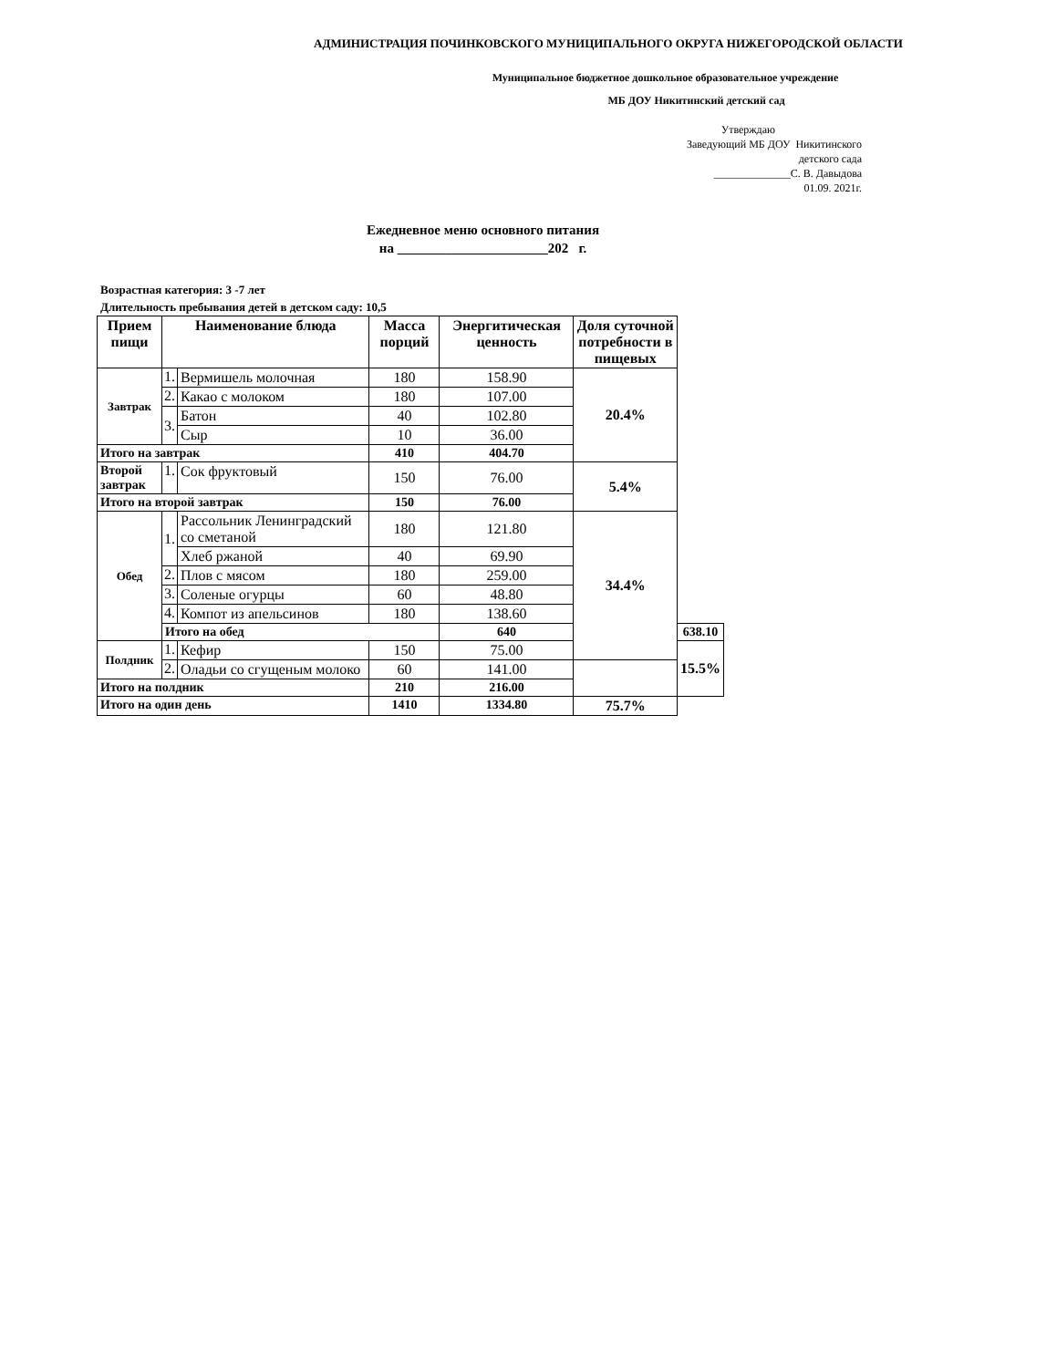АДМИНИСТРАЦИЯ ПОЧИНКОВСКОГО МУНИЦИПАЛЬНОГО ОКРУГА НИЖЕГОРОДСКОЙ ОБЛАСТИ
Муниципальное бюджетное дошкольное образовательное учреждение
МБ ДОУ Никитинский детский сад
Утверждаю
Заведующий МБ ДОУ Никитинского
детского сада
______________С. В. Давыдова
01.09. 2021г.
Ежедневное меню основного питания
на ______________________202 г.
Возрастная категория: 3 -7 лет
Длительность пребывания детей в детском саду: 10,5
| Прием пищи | Наименование блюда | | Масса порций | Энергитическая ценность | Доля суточной потребности в пищевых | |
| --- | --- | --- | --- | --- | --- | --- |
| Завтрак | 1. | Вермишель молочная | 180 | 158.90 | 20.4% | |
| | 2. | Какао с молоком | 180 | 107.00 | | |
| | 3. | Батон | 40 | 102.80 | | |
| | | Сыр | 10 | 36.00 | | |
| Итого на завтрак | | | 410 | 404.70 | | |
| Второй завтрак | 1. | Сок фруктовый | 150 | 76.00 | 5.4% | |
| Итого на второй завтрак | | | 150 | 76.00 | | |
| Обед | 1. | Рассольник Ленинградский со сметаной | 180 | 121.80 | 34.4% | |
| | | Хлеб ржаной | 40 | 69.90 | | |
| | 2. | Плов с мясом | 180 | 259.00 | | |
| | 3. | Соленые огурцы | 60 | 48.80 | | |
| | 4. | Компот из апельсинов | 180 | 138.60 | | |
| | Итого на обед | | | 640 | | 638.10 |
| Полдник | 1. | Кефир | 150 | 75.00 | | 15.5% |
| | 2. | Оладьи со сгущеным молоко | 60 | 141.00 | | |
| Итого на полдник | | | 210 | 216.00 | | |
| Итого на один день | | | 1410 | 1334.80 | 75.7% | |